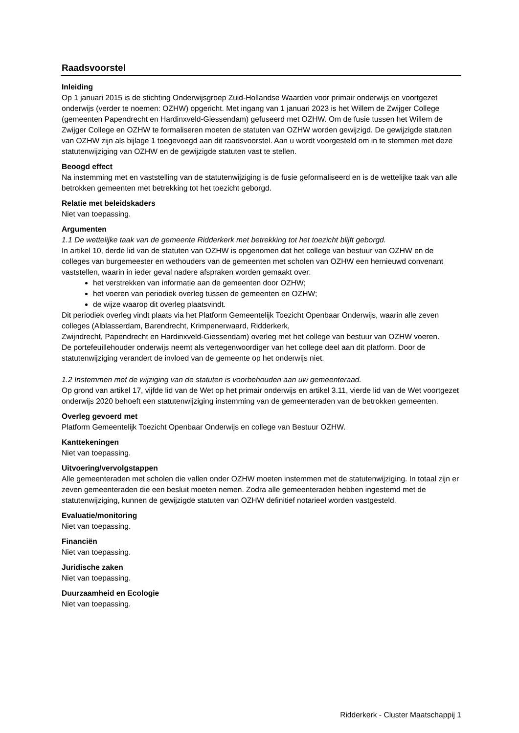Raadsvoorstel
Inleiding
Op 1 januari 2015 is de stichting Onderwijsgroep Zuid-Hollandse Waarden voor primair onderwijs en voortgezet onderwijs (verder te noemen: OZHW) opgericht. Met ingang van 1 januari 2023 is het Willem de Zwijger College (gemeenten Papendrecht en Hardinxveld-Giessendam) gefuseerd met OZHW. Om de fusie tussen het Willem de Zwijger College en OZHW te formaliseren moeten de statuten van OZHW worden gewijzigd. De gewijzigde statuten van OZHW zijn als bijlage 1 toegevoegd aan dit raadsvoorstel. Aan u wordt voorgesteld om in te stemmen met deze statutenwijziging van OZHW en de gewijzigde statuten vast te stellen.
Beoogd effect
Na instemming met en vaststelling van de statutenwijziging is de fusie geformaliseerd en is de wettelijke taak van alle betrokken gemeenten met betrekking tot het toezicht geborgd.
Relatie met beleidskaders
Niet van toepassing.
Argumenten
1.1 De wettelijke taak van de gemeente Ridderkerk met betrekking tot het toezicht blijft geborgd.
In artikel 10, derde lid van de statuten van OZHW is opgenomen dat het college van bestuur van OZHW en de colleges van burgemeester en wethouders van de gemeenten met scholen van OZHW een hernieuwd convenant vaststellen, waarin in ieder geval nadere afspraken worden gemaakt over:
het verstrekken van informatie aan de gemeenten door OZHW;
het voeren van periodiek overleg tussen de gemeenten en OZHW;
de wijze waarop dit overleg plaatsvindt.
Dit periodiek overleg vindt plaats via het Platform Gemeentelijk Toezicht Openbaar Onderwijs, waarin alle zeven colleges (Alblasserdam, Barendrecht, Krimpenerwaard, Ridderkerk,
Zwijndrecht, Papendrecht en Hardinxveld-Giessendam) overleg met het college van bestuur van OZHW voeren.
De portefeuillehouder onderwijs neemt als vertegenwoordiger van het college deel aan dit platform. Door de statutenwijziging verandert de invloed van de gemeente op het onderwijs niet.
1.2 Instemmen met de wijziging van de statuten is voorbehouden aan uw gemeenteraad.
Op grond van artikel 17, vijfde lid van de Wet op het primair onderwijs en artikel 3.11, vierde lid van de Wet voortgezet onderwijs 2020 behoeft een statutenwijziging instemming van de gemeenteraden van de betrokken gemeenten.
Overleg gevoerd met
Platform Gemeentelijk Toezicht Openbaar Onderwijs en college van Bestuur OZHW.
Kanttekeningen
Niet van toepassing.
Uitvoering/vervolgstappen
Alle gemeenteraden met scholen die vallen onder OZHW moeten instemmen met de statutenwijziging. In totaal zijn er zeven gemeenteraden die een besluit moeten nemen. Zodra alle gemeenteraden hebben ingestemd met de statutenwijziging, kunnen de gewijzigde statuten van OZHW definitief notarieel worden vastgesteld.
Evaluatie/monitoring
Niet van toepassing.
Financiën
Niet van toepassing.
Juridische zaken
Niet van toepassing.
Duurzaamheid en Ecologie
Niet van toepassing.
Ridderkerk - Cluster Maatschappij 1